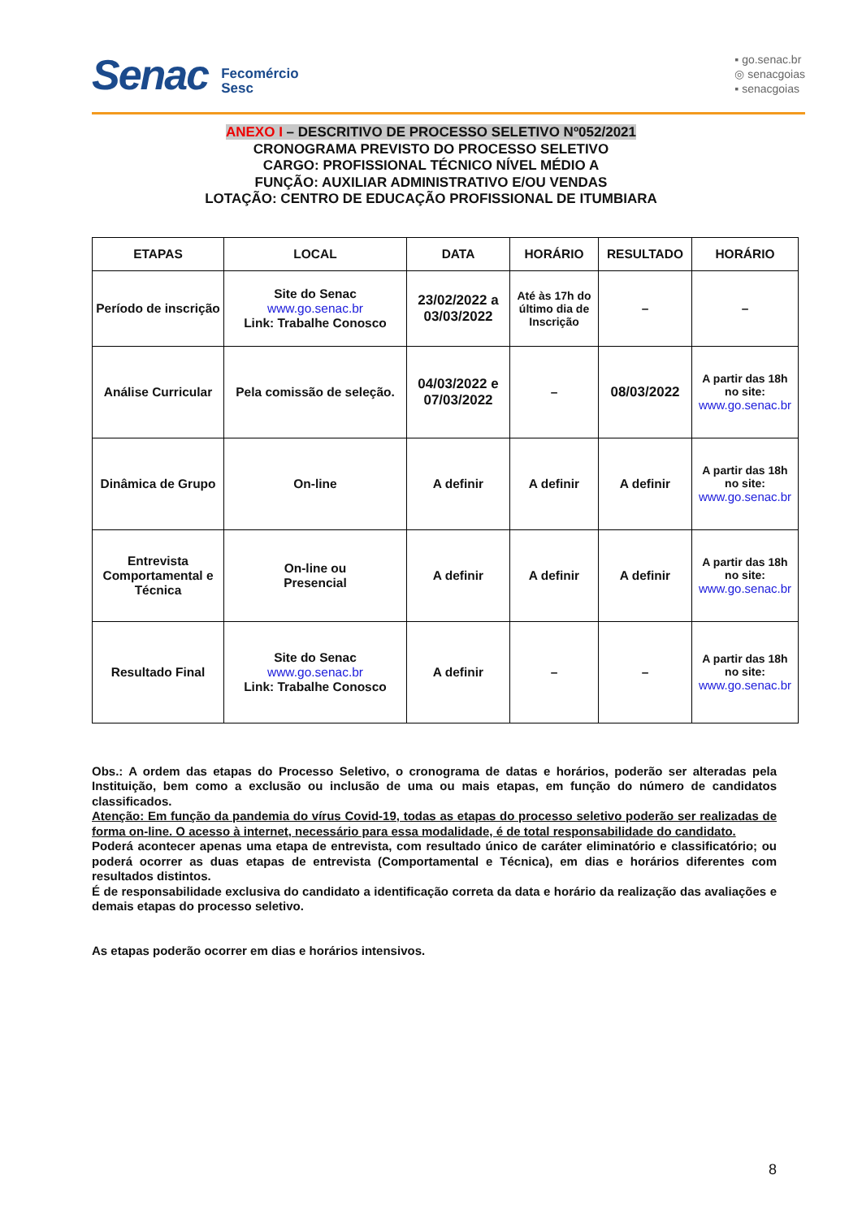Senac
Fecomércio
Sesc
▪ go.senac.br
◎ senacgoias
▪ senacgoias
ANEXO I – DESCRITIVO DE PROCESSO SELETIVO Nº052/2021
CRONOGRAMA PREVISTO DO PROCESSO SELETIVO
CARGO: PROFISSIONAL TÉCNICO NÍVEL MÉDIO A
FUNÇÃO: AUXILIAR ADMINISTRATIVO E/OU VENDAS
LOTAÇÃO: CENTRO DE EDUCAÇÃO PROFISSIONAL DE ITUMBIARA
| ETAPAS | LOCAL | DATA | HORÁRIO | RESULTADO | HORÁRIO |
| --- | --- | --- | --- | --- | --- |
| Período de inscrição | Site do Senac www.go.senac.br Link: Trabalhe Conosco | 23/02/2022 a 03/03/2022 | Até às 17h do último dia de Inscrição | – | – |
| Análise Curricular | Pela comissão de seleção. | 04/03/2022 e 07/03/2022 | – | 08/03/2022 | A partir das 18h no site: www.go.senac.br |
| Dinâmica de Grupo | On-line | A definir | A definir | A definir | A partir das 18h no site: www.go.senac.br |
| Entrevista Comportamental e Técnica | On-line ou Presencial | A definir | A definir | A definir | A partir das 18h no site: www.go.senac.br |
| Resultado Final | Site do Senac www.go.senac.br Link: Trabalhe Conosco | A definir | – | – | A partir das 18h no site: www.go.senac.br |
Obs.: A ordem das etapas do Processo Seletivo, o cronograma de datas e horários, poderão ser alteradas pela Instituição, bem como a exclusão ou inclusão de uma ou mais etapas, em função do número de candidatos classificados.
Atenção: Em função da pandemia do vírus Covid-19, todas as etapas do processo seletivo poderão ser realizadas de forma on-line. O acesso à internet, necessário para essa modalidade, é de total responsabilidade do candidato.
Poderá acontecer apenas uma etapa de entrevista, com resultado único de caráter eliminatório e classificatório; ou poderá ocorrer as duas etapas de entrevista (Comportamental e Técnica), em dias e horários diferentes com resultados distintos.
É de responsabilidade exclusiva do candidato a identificação correta da data e horário da realização das avaliações e demais etapas do processo seletivo.
As etapas poderão ocorrer em dias e horários intensivos.
8